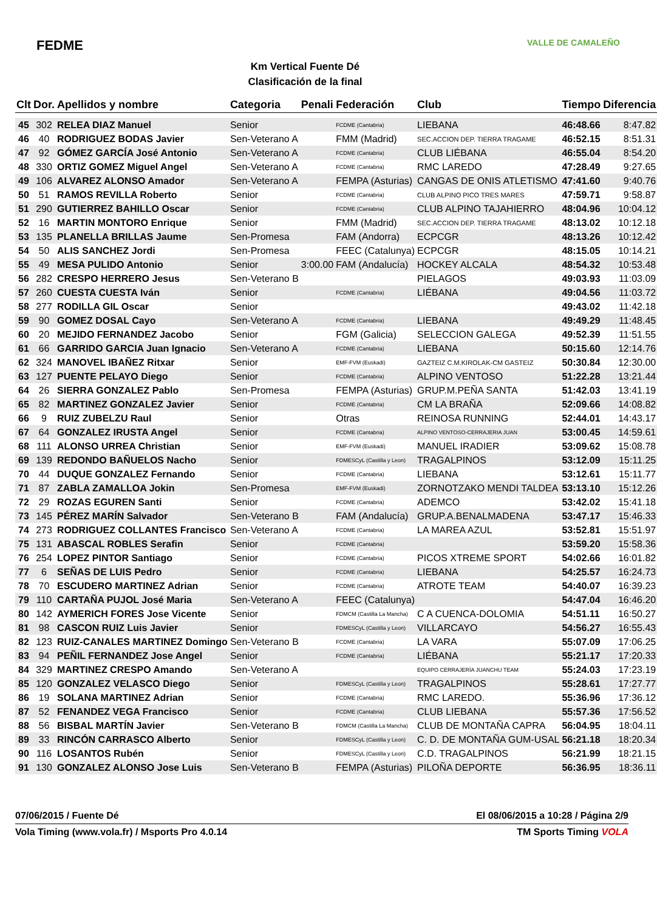FEDME
Km Vertical Fuente Dé
Clasificación de la final
VALLE DE CAMALEÑO
| Clt | Dor. | Apellidos y nombre | Categoria | Penali | Federación | Club | Tiempo | Diferencia |
| --- | --- | --- | --- | --- | --- | --- | --- | --- |
| 45 | 302 | RELEA DIAZ Manuel | Senior | | FCDME (Cantabria) | LIEBANA | 46:48.66 | 8:47.82 |
| 46 | 40 | RODRIGUEZ BODAS Javier | Sen-Veterano A | | FMM (Madrid) | SEC.ACCION DEP. TIERRA TRAGAME | 46:52.15 | 8:51.31 |
| 47 | 92 | GÓMEZ GARCÍA José Antonio | Sen-Veterano A | | FCDME (Cantabria) | CLUB LIÉBANA | 46:55.04 | 8:54.20 |
| 48 | 330 | ORTIZ GOMEZ Miguel Angel | Sen-Veterano A | | FCDME (Cantabria) | RMC LAREDO | 47:28.49 | 9:27.65 |
| 49 | 106 | ALVAREZ ALONSO Amador | Sen-Veterano A | | FEMPA (Asturias) | CANGAS DE ONIS ATLETISMO | 47:41.60 | 9:40.76 |
| 50 | 51 | RAMOS REVILLA Roberto | Senior | | FCDME (Cantabria) | CLUB ALPINO PICO TRES MARES | 47:59.71 | 9:58.87 |
| 51 | 290 | GUTIERREZ BAHILLO Oscar | Senior | | FCDME (Cantabria) | CLUB ALPINO TAJAHIERRO | 48:04.96 | 10:04.12 |
| 52 | 16 | MARTIN MONTORO Enrique | Senior | | FMM (Madrid) | SEC.ACCION DEP. TIERRA TRAGAME | 48:13.02 | 10:12.18 |
| 53 | 135 | PLANELLA BRILLAS Jaume | Sen-Promesa | | FAM (Andorra) | ECPCGR | 48:13.26 | 10:12.42 |
| 54 | 50 | ALIS SANCHEZ Jordi | Sen-Promesa | | FEEC (Catalunya) | ECPCGR | 48:15.05 | 10:14.21 |
| 55 | 49 | MESA PULIDO Antonio | Senior | 3:00.00 | FAM (Andalucía) | HOCKEY ALCALA | 48:54.32 | 10:53.48 |
| 56 | 282 | CRESPO HERRERO Jesus | Sen-Veterano B | | | PIELAGOS | 49:03.93 | 11:03.09 |
| 57 | 260 | CUESTA CUESTA Iván | Senior | | FCDME (Cantabria) | LIÉBANA | 49:04.56 | 11:03.72 |
| 58 | 277 | RODILLA GIL Oscar | Senior | | | | 49:43.02 | 11:42.18 |
| 59 | 90 | GOMEZ DOSAL Cayo | Sen-Veterano A | | FCDME (Cantabria) | LIEBANA | 49:49.29 | 11:48.45 |
| 60 | 20 | MEJIDO FERNANDEZ Jacobo | Senior | | FGM (Galicia) | SELECCION GALEGA | 49:52.39 | 11:51.55 |
| 61 | 66 | GARRIDO GARCIA Juan Ignacio | Sen-Veterano A | | FCDME (Cantabria) | LIEBANA | 50:15.60 | 12:14.76 |
| 62 | 324 | MANOVEL IBAÑEZ Ritxar | Senior | | EMF-FVM (Euskadi) | GAZTEIZ C.M.KIROLAK-CM GASTEIZ | 50:30.84 | 12:30.00 |
| 63 | 127 | PUENTE PELAYO Diego | Senior | | FCDME (Cantabria) | ALPINO VENTOSO | 51:22.28 | 13:21.44 |
| 64 | 26 | SIERRA GONZALEZ Pablo | Sen-Promesa | | FEMPA (Asturias) | GRUP.M.PEÑA SANTA | 51:42.03 | 13:41.19 |
| 65 | 82 | MARTINEZ GONZALEZ Javier | Senior | | FCDME (Cantabria) | CM LA BRAÑA | 52:09.66 | 14:08.82 |
| 66 | 9 | RUIZ ZUBELZU Raul | Senior | | Otras | REINOSA RUNNING | 52:44.01 | 14:43.17 |
| 67 | 64 | GONZALEZ IRUSTA Angel | Senior | | FCDME (Cantabria) | ALPINO VENTOSO-CERRAJERIA JUAN | 53:00.45 | 14:59.61 |
| 68 | 111 | ALONSO URREA Christian | Senior | | EMF-FVM (Euskadi) | MANUEL IRADIER | 53:09.62 | 15:08.78 |
| 69 | 139 | REDONDO BAÑUELOS Nacho | Senior | | FDMESCyL (Castilla y Leon) | TRAGALPINOS | 53:12.09 | 15:11.25 |
| 70 | 44 | DUQUE GONZALEZ Fernando | Senior | | FCDME (Cantabria) | LIEBANA | 53:12.61 | 15:11.77 |
| 71 | 87 | ZABLA ZAMALLOA Jokin | Sen-Promesa | | EMF-FVM (Euskadi) | ZORNOTZAKO MENDI TALDEA | 53:13.10 | 15:12.26 |
| 72 | 29 | ROZAS EGUREN Santi | Senior | | FCDME (Cantabria) | ADEMCO | 53:42.02 | 15:41.18 |
| 73 | 145 | PÉREZ MARÍN Salvador | Sen-Veterano B | | FAM (Andalucía) | GRUP.A.BENALMADENA | 53:47.17 | 15:46.33 |
| 74 | 273 | RODRIGUEZ COLLANTES Francisco | Sen-Veterano A | | FCDME (Cantabria) | LA MAREA AZUL | 53:52.81 | 15:51.97 |
| 75 | 131 | ABASCAL ROBLES Serafin | Senior | | FCDME (Cantabria) | | 53:59.20 | 15:58.36 |
| 76 | 254 | LOPEZ PINTOR Santiago | Senior | | FCDME (Cantabria) | PICOS XTREME SPORT | 54:02.66 | 16:01.82 |
| 77 | 6 | SEÑAS DE LUIS Pedro | Senior | | FCDME (Cantabria) | LIEBANA | 54:25.57 | 16:24.73 |
| 78 | 70 | ESCUDERO MARTINEZ Adrian | Senior | | FCDME (Cantabria) | ATROTE TEAM | 54:40.07 | 16:39.23 |
| 79 | 110 | CARTAÑA PUJOL José Maria | Sen-Veterano A | | FEEC (Catalunya) | | 54:47.04 | 16:46.20 |
| 80 | 142 | AYMERICH FORES Jose Vicente | Senior | | FDMCM (Castilla La Mancha) | C A CUENCA-DOLOMIA | 54:51.11 | 16:50.27 |
| 81 | 98 | CASCON RUIZ Luis Javier | Senior | | FDMESCyL (Castilla y Leon) | VILLARCAYO | 54:56.27 | 16:55.43 |
| 82 | 123 | RUIZ-CANALES MARTINEZ Domingo | Sen-Veterano B | | FCDME (Cantabria) | LA VARA | 55:07.09 | 17:06.25 |
| 83 | 94 | PEÑIL FERNANDEZ Jose Angel | Senior | | FCDME (Cantabria) | LIÉBANA | 55:21.17 | 17:20.33 |
| 84 | 329 | MARTINEZ CRESPO Amando | Sen-Veterano A | | | EQUIPO CERRAJERÍA JUANCHU TEAM | 55:24.03 | 17:23.19 |
| 85 | 120 | GONZALEZ VELASCO Diego | Senior | | FDMESCyL (Castilla y Leon) | TRAGALPINOS | 55:28.61 | 17:27.77 |
| 86 | 19 | SOLANA MARTINEZ Adrian | Senior | | FCDME (Cantabria) | RMC LAREDO. | 55:36.96 | 17:36.12 |
| 87 | 52 | FENANDEZ VEGA Francisco | Senior | | FCDME (Cantabria) | CLUB LIEBANA | 55:57.36 | 17:56.52 |
| 88 | 56 | BISBAL MARTÍN Javier | Sen-Veterano B | | FDMCM (Castilla La Mancha) | CLUB DE MONTAÑA CAPRA | 56:04.95 | 18:04.11 |
| 89 | 33 | RINCÓN CARRASCO Alberto | Senior | | FDMESCyL (Castilla y Leon) | C. D. DE MONTAÑA GUM-USAL | 56:21.18 | 18:20.34 |
| 90 | 116 | LOSANTOS Rubén | Senior | | FDMESCyL (Castilla y Leon) | C.D. TRAGALPINOS | 56:21.99 | 18:21.15 |
| 91 | 130 | GONZALEZ ALONSO Jose Luis | Sen-Veterano B | | FEMPA (Asturias) | PILOÑA DEPORTE | 56:36.95 | 18:36.11 |
07/06/2015 / Fuente Dé El 08/06/2015 a 10:28 / Página 2/9
Vola Timing (www.vola.fr) / Msports Pro 4.0.14 TM Sports Timing VOLA